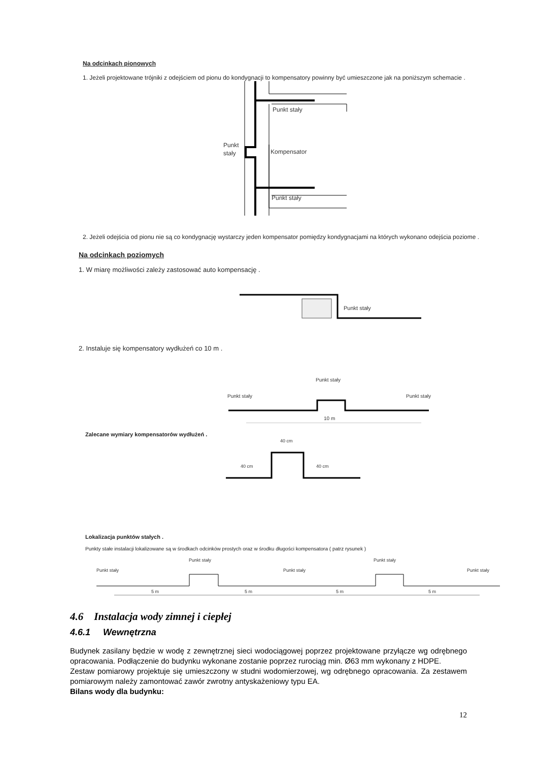Na odcinkach pionowych
1. Jeżeli projektowane trójniki z odejściem od pionu do kondygnacji to kompensatory powinny być umieszczone jak na poniższym schemacie .
Punkt stały
Punkt
stały
Kompensator
Punkt stały
2. Jeżeli odejścia od pionu nie są co kondygnację wystarczy jeden kompensator pomiędzy kondygnacjami na których wykonano odejścia poziome .
Na odcinkach poziomych
1. W miarę możliwości zależy zastosować auto kompensację .
Punkt stały
2. Instaluje się kompensatory wydłużeń co 10 m .
Punkt stały
Punkt stały
Punkt stały
10 m
Zalecane wymiary kompensatorów wydłużeń .
40 cm
40 cm
40 cm
Lokalizacja punktów stałych .
Punkty stałe instalacji lokalizowane są w środkach odcinków prostych oraz w środku długości kompensatora ( patrz rysunek )
Punkt stały
Punkt stały
Punkt stały
Punkt stały
Punkt stały
5 m
5 m
5 m
5 m
4.6 Instalacja wody zimnej i ciepłej
4.6.1 Wewnętrzna
Budynek zasilany będzie w wodę z zewnętrznej sieci wodociągowej poprzez projektowane przyłącze wg odrębnego opracowania. Podłączenie do budynku wykonane zostanie poprzez rurociąg min. Ø63 mm wykonany z HDPE.
Zestaw pomiarowy projektuje się umieszczony w studni wodomierzowej, wg odrębnego opracowania. Za zestawem pomiarowym należy zamontować zawór zwrotny antyskażeniowy typu EA.
Bilans wody dla budynku:
12